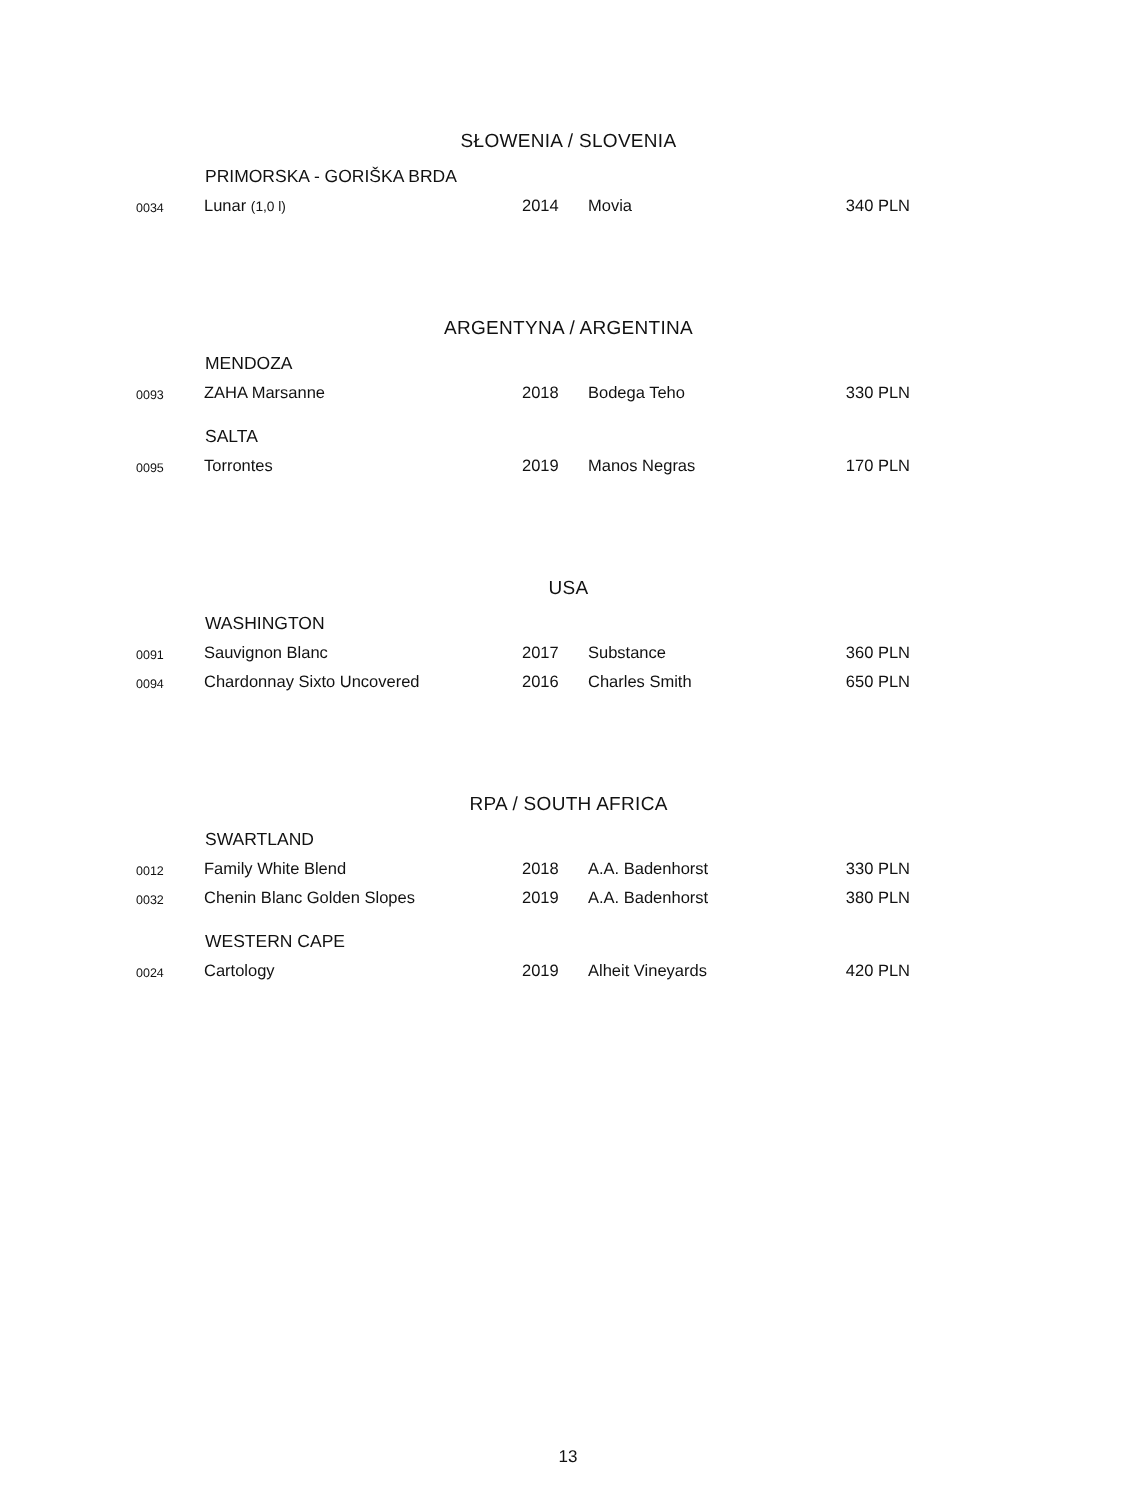SŁOWENIA / SLOVENIA
| | PRIMORSKA - GORIŠKA BRDA | | | |
| 0034 | Lunar (1,0 l) | 2014 | Movia | 340 PLN |
ARGENTYNA / ARGENTINA
| | MENDOZA | | | |
| 0093 | ZAHA Marsanne | 2018 | Bodega Teho | 330 PLN |
| | SALTA | | | |
| 0095 | Torrontes | 2019 | Manos Negras | 170 PLN |
USA
| | WASHINGTON | | | |
| 0091 | Sauvignon Blanc | 2017 | Substance | 360 PLN |
| 0094 | Chardonnay Sixto Uncovered | 2016 | Charles Smith | 650 PLN |
RPA / SOUTH AFRICA
| | SWARTLAND | | | |
| 0012 | Family White Blend | 2018 | A.A. Badenhorst | 330 PLN |
| 0032 | Chenin Blanc Golden Slopes | 2019 | A.A. Badenhorst | 380 PLN |
| | WESTERN CAPE | | | |
| 0024 | Cartology | 2019 | Alheit Vineyards | 420 PLN |
13